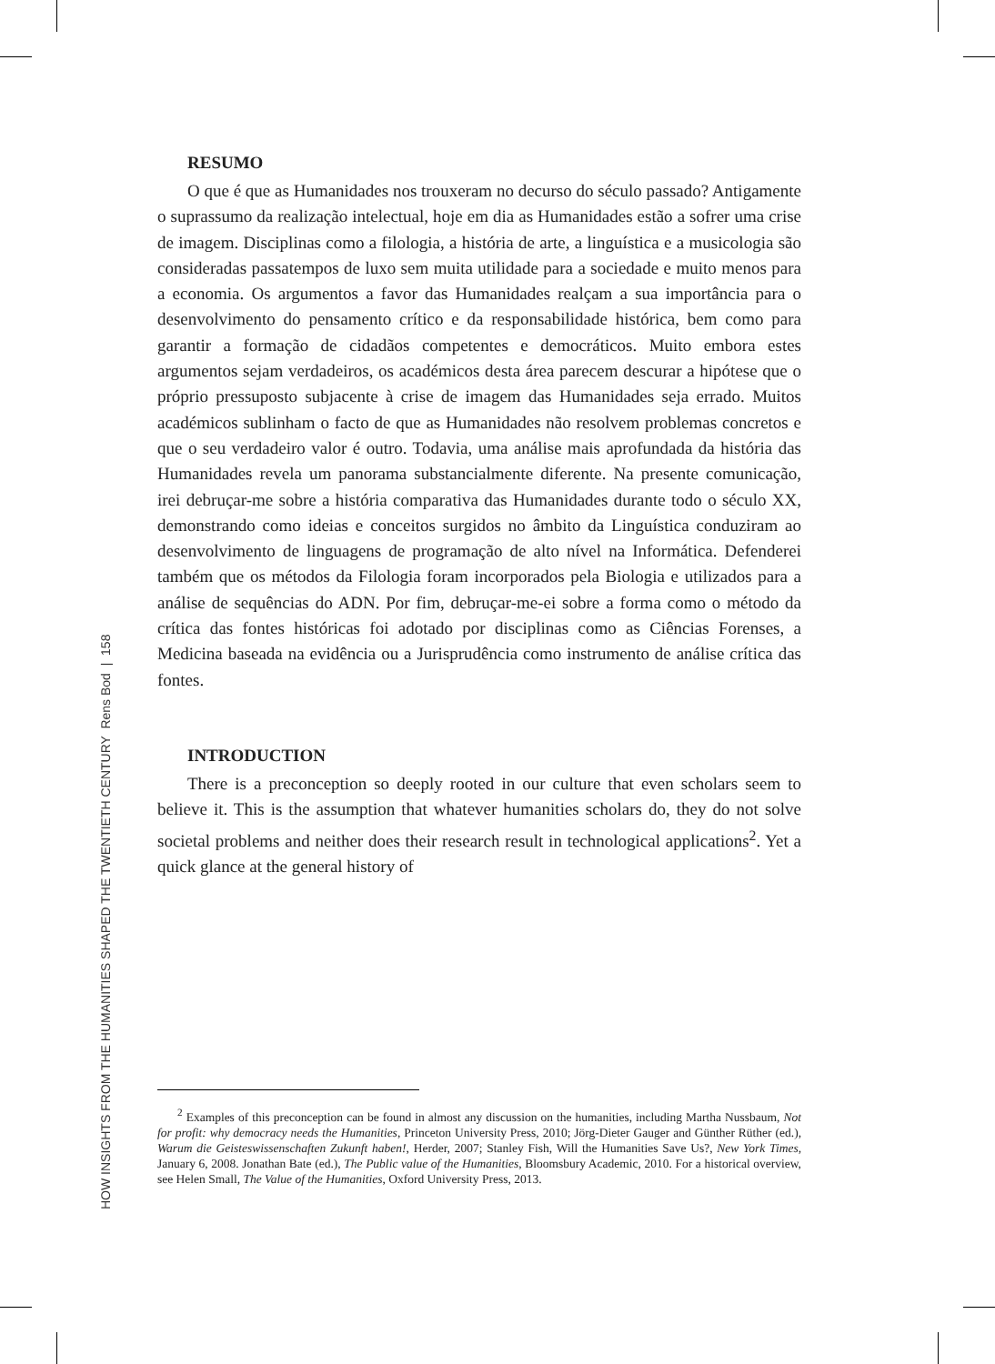RESUMO
O que é que as Humanidades nos trouxeram no decurso do século passado? Antigamente o suprassumo da realização intelectual, hoje em dia as Humanidades estão a sofrer uma crise de imagem. Disciplinas como a filologia, a história de arte, a linguística e a musicologia são consideradas passatempos de luxo sem muita utilidade para a sociedade e muito menos para a economia. Os argumentos a favor das Humanidades realçam a sua importância para o desenvolvimento do pensamento crítico e da responsabilidade histórica, bem como para garantir a formação de cidadãos competentes e democráticos. Muito embora estes argumentos sejam verdadeiros, os académicos desta área parecem descurar a hipótese que o próprio pressuposto subjacente à crise de imagem das Humanidades seja errado. Muitos académicos sublinham o facto de que as Humanidades não resolvem problemas concretos e que o seu verdadeiro valor é outro. Todavia, uma análise mais aprofundada da história das Humanidades revela um panorama substancialmente diferente. Na presente comunicação, irei debruçar-me sobre a história comparativa das Humanidades durante todo o século XX, demonstrando como ideias e conceitos surgidos no âmbito da Linguística conduziram ao desenvolvimento de linguagens de programação de alto nível na Informática. Defenderei também que os métodos da Filologia foram incorporados pela Biologia e utilizados para a análise de sequências do ADN. Por fim, debruçar-me-ei sobre a forma como o método da crítica das fontes históricas foi adotado por disciplinas como as Ciências Forenses, a Medicina baseada na evidência ou a Jurisprudência como instrumento de análise crítica das fontes.
INTRODUCTION
There is a preconception so deeply rooted in our culture that even scholars seem to believe it. This is the assumption that whatever humanities scholars do, they do not solve societal problems and neither does their research result in technological applications<sup>2</sup>. Yet a quick glance at the general history of
<sup>2</sup> Examples of this preconception can be found in almost any discussion on the humanities, including Martha Nussbaum, Not for profit: why democracy needs the Humanities, Princeton University Press, 2010; Jörg-Dieter Gauger and Günther Rüther (ed.), Warum die Geisteswissenschaften Zukunft haben!, Herder, 2007; Stanley Fish, Will the Humanities Save Us?, New York Times, January 6, 2008. Jonathan Bate (ed.), The Public value of the Humanities, Bloomsbury Academic, 2010. For a historical overview, see Helen Small, The Value of the Humanities, Oxford University Press, 2013.
HOW INSIGHTS FROM THE HUMANITIES SHAPED THE TWENTIETH CENTURY Rens Bod | 158